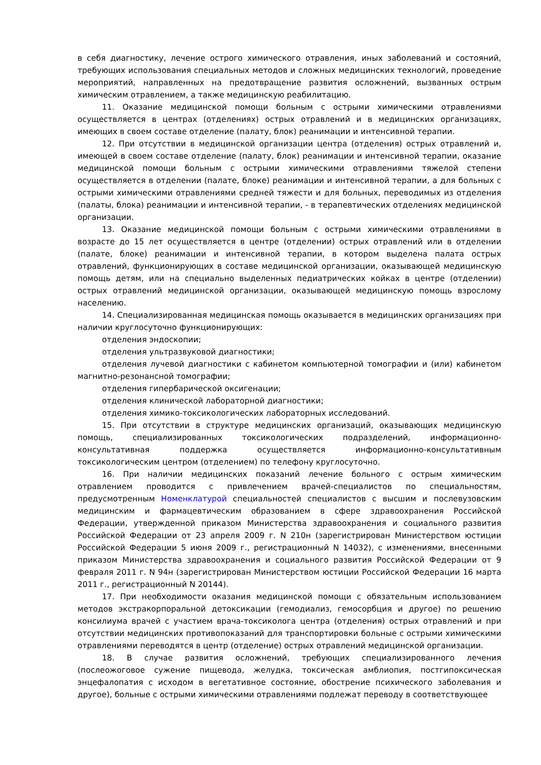в себя диагностику, лечение острого химического отравления, иных заболеваний и состояний, требующих использования специальных методов и сложных медицинских технологий, проведение мероприятий, направленных на предотвращение развития осложнений, вызванных острым химическим отравлением, а также медицинскую реабилитацию.
11. Оказание медицинской помощи больным с острыми химическими отравлениями осуществляется в центрах (отделениях) острых отравлений и в медицинских организациях, имеющих в своем составе отделение (палату, блок) реанимации и интенсивной терапии.
12. При отсутствии в медицинской организации центра (отделения) острых отравлений и, имеющей в своем составе отделение (палату, блок) реанимации и интенсивной терапии, оказание медицинской помощи больным с острыми химическими отравлениями тяжелой степени осуществляется в отделении (палате, блоке) реанимации и интенсивной терапии, а для больных с острыми химическими отравлениями средней тяжести и для больных, переводимых из отделения (палаты, блока) реанимации и интенсивной терапии, - в терапевтических отделениях медицинской организации.
13. Оказание медицинской помощи больным с острыми химическими отравлениями в возрасте до 15 лет осуществляется в центре (отделении) острых отравлений или в отделении (палате, блоке) реанимации и интенсивной терапии, в котором выделена палата острых отравлений, функционирующих в составе медицинской организации, оказывающей медицинскую помощь детям, или на специально выделенных педиатрических койках в центре (отделении) острых отравлений медицинской организации, оказывающей медицинскую помощь взрослому населению.
14. Специализированная медицинская помощь оказывается в медицинских организациях при наличии круглосуточно функционирующих:
отделения эндоскопии;
отделения ультразвуковой диагностики;
отделения лучевой диагностики с кабинетом компьютерной томографии и (или) кабинетом магнитно-резонансной томографии;
отделения гипербарической оксигенации;
отделения клинической лабораторной диагностики;
отделения химико-токсикологических лабораторных исследований.
15. При отсутствии в структуре медицинских организаций, оказывающих медицинскую помощь, специализированных токсикологических подразделений, информационно-консультативная поддержка осуществляется информационно-консультативным токсикологическим центром (отделением) по телефону круглосуточно.
16. При наличии медицинских показаний лечение больного с острым химическим отравлением проводится с привлечением врачей-специалистов по специальностям, предусмотренным Номенклатурой специальностей специалистов с высшим и послевузовским медицинским и фармацевтическим образованием в сфере здравоохранения Российской Федерации, утвержденной приказом Министерства здравоохранения и социального развития Российской Федерации от 23 апреля 2009 г. N 210н (зарегистрирован Министерством юстиции Российской Федерации 5 июня 2009 г., регистрационный N 14032), с изменениями, внесенными приказом Министерства здравоохранения и социального развития Российской Федерации от 9 февраля 2011 г. N 94н (зарегистрирован Министерством юстиции Российской Федерации 16 марта 2011 г., регистрационный N 20144).
17. При необходимости оказания медицинской помощи с обязательным использованием методов экстракорпоральной детоксикации (гемодиализ, гемосорбция и другое) по решению консилиума врачей с участием врача-токсиколога центра (отделения) острых отравлений и при отсутствии медицинских противопоказаний для транспортировки больные с острыми химическими отравлениями переводятся в центр (отделение) острых отравлений медицинской организации.
18. В случае развития осложнений, требующих специализированного лечения (послеожоговое сужение пищевода, желудка, токсическая амблиопия, постгипоксическая энцефалопатия с исходом в вегетативное состояние, обострение психического заболевания и другое), больные с острыми химическими отравлениями подлежат переводу в соответствующее